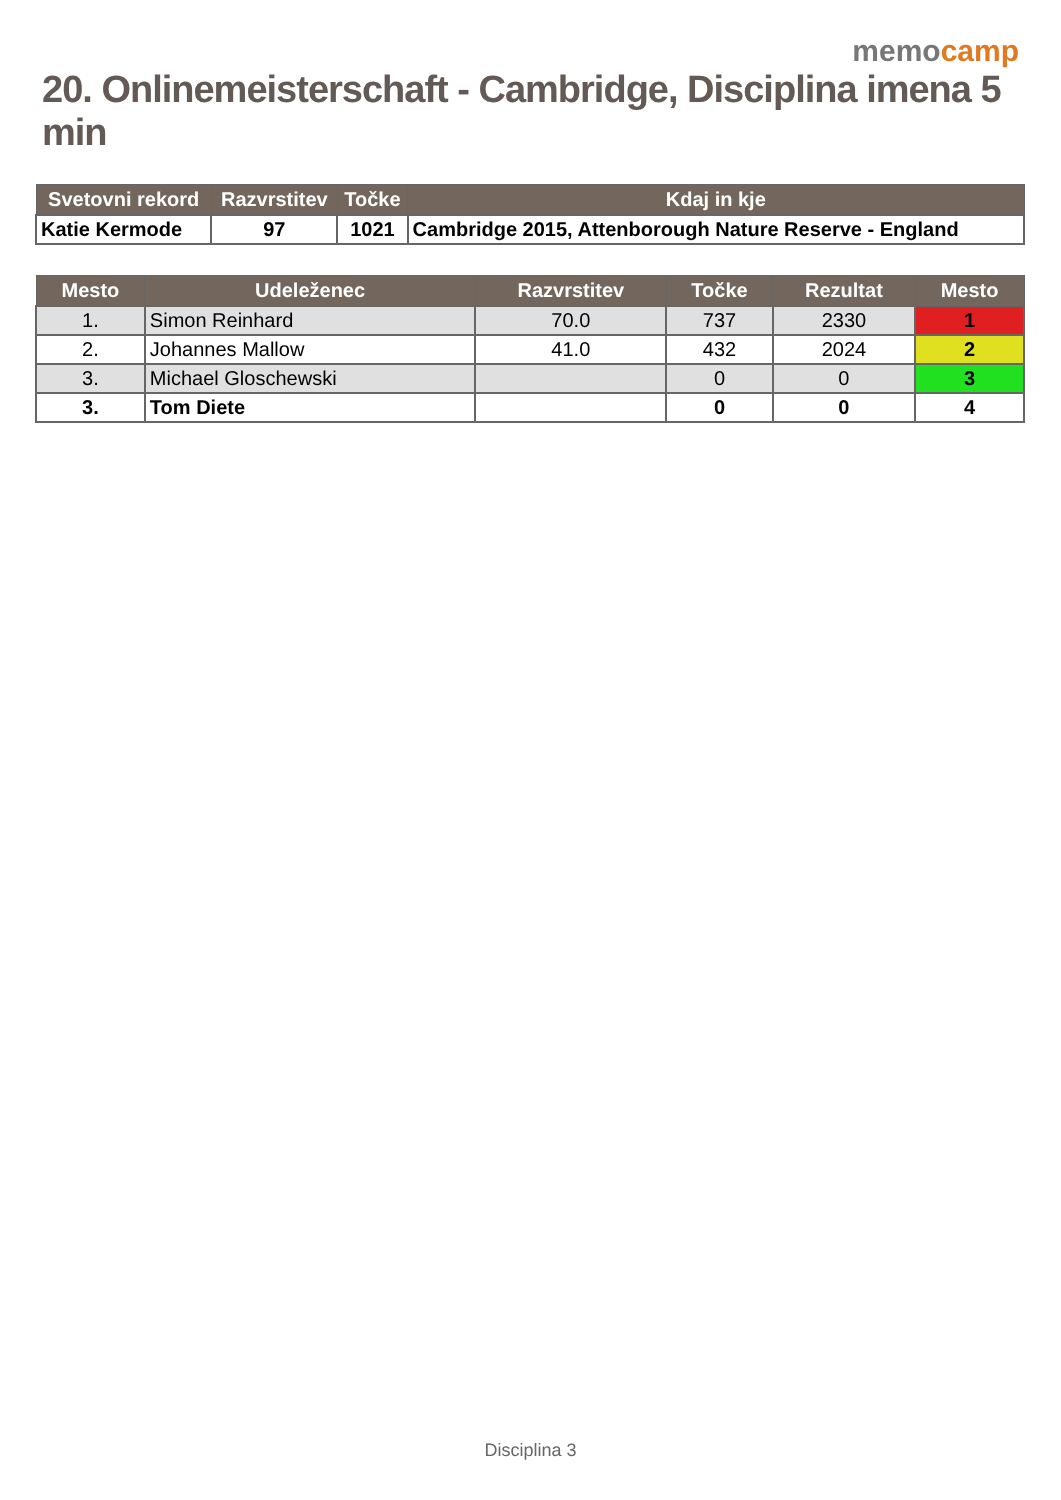memocamp
20. Onlinemeisterschaft - Cambridge, Disciplina imena 5 min
| Svetovni rekord | Razvrstitev | Točke | Kdaj in kje |
| --- | --- | --- | --- |
| Katie Kermode | 97 | 1021 | Cambridge 2015, Attenborough Nature Reserve - England |
| Mesto | Udeleženec | Razvrstitev | Točke | Rezultat | Mesto |
| --- | --- | --- | --- | --- | --- |
| 1. | Simon Reinhard | 70.0 | 737 | 2330 | 1 |
| 2. | Johannes Mallow | 41.0 | 432 | 2024 | 2 |
| 3. | Michael Gloschewski | | 0 | 0 | 3 |
| 3. | Tom Diete | | 0 | 0 | 4 |
Disciplina 3